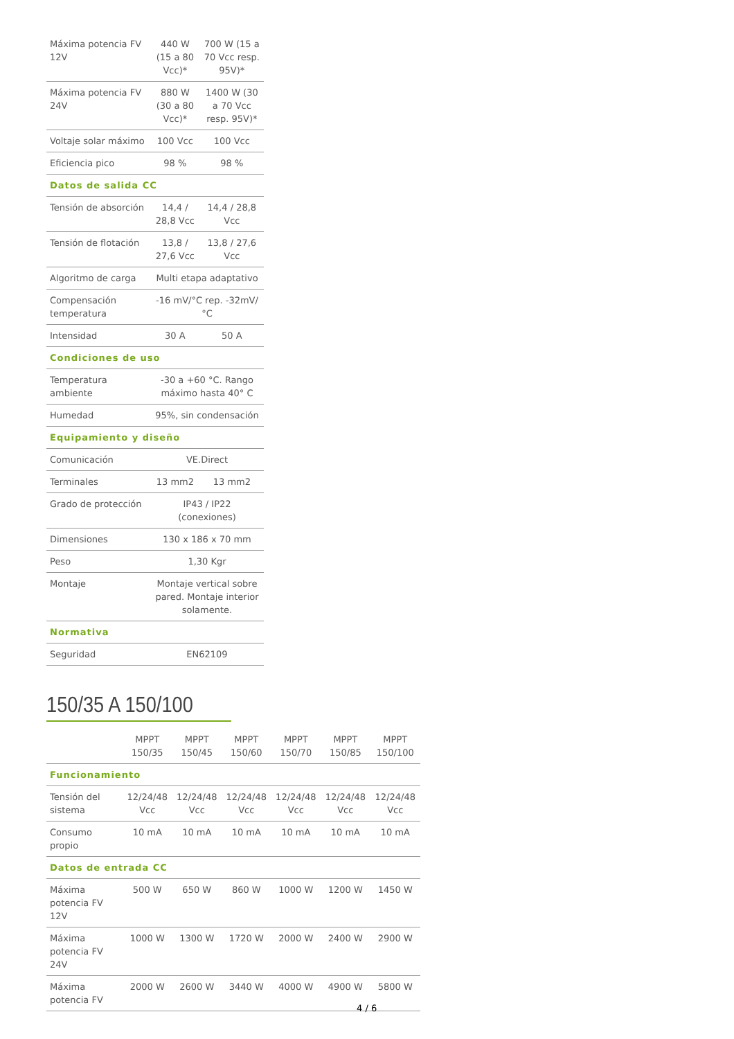| Máxima potencia FV 12V | 440 W (15 a 80 Vcc)* | 700 W (15 a 70 Vcc resp. 95V)* |
| Máxima potencia FV 24V | 880 W (30 a 80 Vcc)* | 1400 W (30 a 70 Vcc resp. 95V)* |
| Voltaje solar máximo | 100 Vcc | 100 Vcc |
| Eficiencia pico | 98 % | 98 % |
| Datos de salida CC | | |
| Tensión de absorción | 14,4 / 28,8 Vcc | 14,4 / 28,8 Vcc |
| Tensión de flotación | 13,8 / 27,6 Vcc | 13,8 / 27,6 Vcc |
| Algoritmo de carga | Multi etapa adaptativo | |
| Compensación temperatura | -16 mV/°C rep. -32mV/°C | |
| Intensidad | 30 A | 50 A |
| Condiciones de uso | | |
| Temperatura ambiente | -30 a +60 °C. Rango máximo hasta 40° C | |
| Humedad | 95%, sin condensación | |
| Equipamiento y diseño | | |
| Comunicación | VE.Direct | |
| Terminales | 13 mm2 | 13 mm2 |
| Grado de protección | IP43 / IP22 (conexiones) | |
| Dimensiones | 130 x 186 x 70 mm | |
| Peso | 1,30 Kgr | |
| Montaje | Montaje vertical sobre pared. Montaje interior solamente. | |
| Normativa | | |
| Seguridad | EN62109 | |
150/35 A 150/100
| | MPPT 150/35 | MPPT 150/45 | MPPT 150/60 | MPPT 150/70 | MPPT 150/85 | MPPT 150/100 |
| --- | --- | --- | --- | --- | --- | --- |
| Funcionamiento | | | | | | |
| Tensión del sistema | 12/24/48 Vcc | 12/24/48 Vcc | 12/24/48 Vcc | 12/24/48 Vcc | 12/24/48 Vcc | 12/24/48 Vcc |
| Consumo propio | 10 mA | 10 mA | 10 mA | 10 mA | 10 mA | 10 mA |
| Datos de entrada CC | | | | | | |
| Máxima potencia FV 12V | 500 W | 650 W | 860 W | 1000 W | 1200 W | 1450 W |
| Máxima potencia FV 24V | 1000 W | 1300 W | 1720 W | 2000 W | 2400 W | 2900 W |
| Máxima potencia FV | 2000 W | 2600 W | 3440 W | 4000 W | 4900 W | 5800 W |
4 / 6